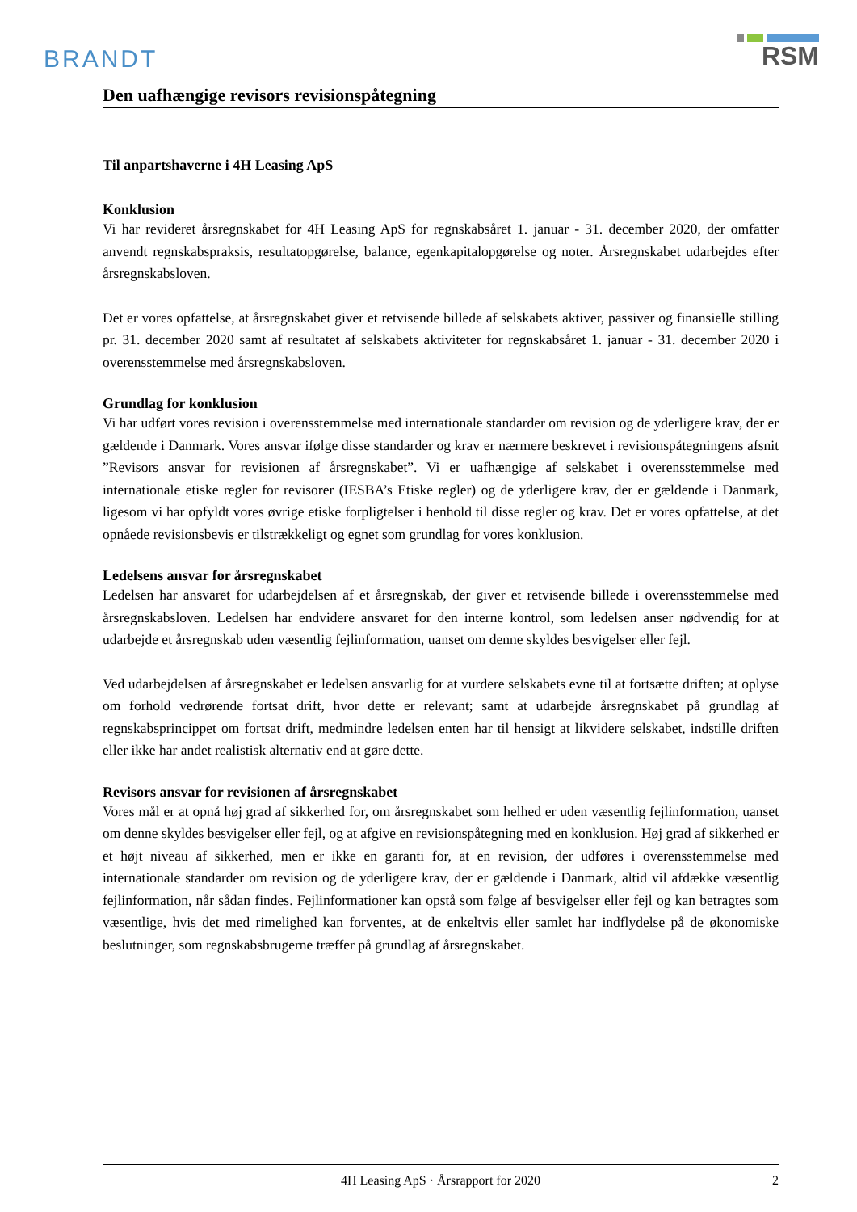BRANDT
RSM
Den uafhængige revisors revisionspåtegning
Til anpartshaverne i 4H Leasing ApS
Konklusion
Vi har revideret årsregnskabet for 4H Leasing ApS for regnskabsåret 1. januar - 31. december 2020, der omfatter anvendt regnskabspraksis, resultatopgørelse, balance, egenkapitalopgørelse og noter. Årsregnskabet udarbejdes efter årsregnskabsloven.
Det er vores opfattelse, at årsregnskabet giver et retvisende billede af selskabets aktiver, passiver og finansielle stilling pr. 31. december 2020 samt af resultatet af selskabets aktiviteter for regnskabsåret 1. januar - 31. december 2020 i overensstemmelse med årsregnskabsloven.
Grundlag for konklusion
Vi har udført vores revision i overensstemmelse med internationale standarder om revision og de yderligere krav, der er gældende i Danmark. Vores ansvar ifølge disse standarder og krav er nærmere beskrevet i revisionspåtegningens afsnit ”Revisors ansvar for revisionen af årsregnskabet”. Vi er uafhængige af selskabet i overensstemmelse med internationale etiske regler for revisorer (IESBA’s Etiske regler) og de yderligere krav, der er gældende i Danmark, ligesom vi har opfyldt vores øvrige etiske forpligtelser i henhold til disse regler og krav. Det er vores opfattelse, at det opnåede revisionsbevis er tilstrækkeligt og egnet som grundlag for vores konklusion.
Ledelsens ansvar for årsregnskabet
Ledelsen har ansvaret for udarbejdelsen af et årsregnskab, der giver et retvisende billede i overensstemmelse med årsregnskabsloven. Ledelsen har endvidere ansvaret for den interne kontrol, som ledelsen anser nødvendig for at udarbejde et årsregnskab uden væsentlig fejlinformation, uanset om denne skyldes besvigelser eller fejl.
Ved udarbejdelsen af årsregnskabet er ledelsen ansvarlig for at vurdere selskabets evne til at fortsætte driften; at oplyse om forhold vedrørende fortsat drift, hvor dette er relevant; samt at udarbejde årsregnskabet på grundlag af regnskabsprincippet om fortsat drift, medmindre ledelsen enten har til hensigt at likvidere selskabet, indstille driften eller ikke har andet realistisk alternativ end at gøre dette.
Revisors ansvar for revisionen af årsregnskabet
Vores mål er at opnå høj grad af sikkerhed for, om årsregnskabet som helhed er uden væsentlig fejlinformation, uanset om denne skyldes besvigelser eller fejl, og at afgive en revisionspåtegning med en konklusion. Høj grad af sikkerhed er et højt niveau af sikkerhed, men er ikke en garanti for, at en revision, der udføres i overensstemmelse med internationale standarder om revision og de yderligere krav, der er gældende i Danmark, altid vil afdække væsentlig fejlinformation, når sådan findes. Fejlinformationer kan opstå som følge af besvigelser eller fejl og kan betragtes som væsentlige, hvis det med rimelighed kan forventes, at de enkeltvis eller samlet har indflydelse på de økonomiske beslutninger, som regnskabsbrugerne træffer på grundlag af årsregnskabet.
4H Leasing ApS · Årsrapport for 2020 2